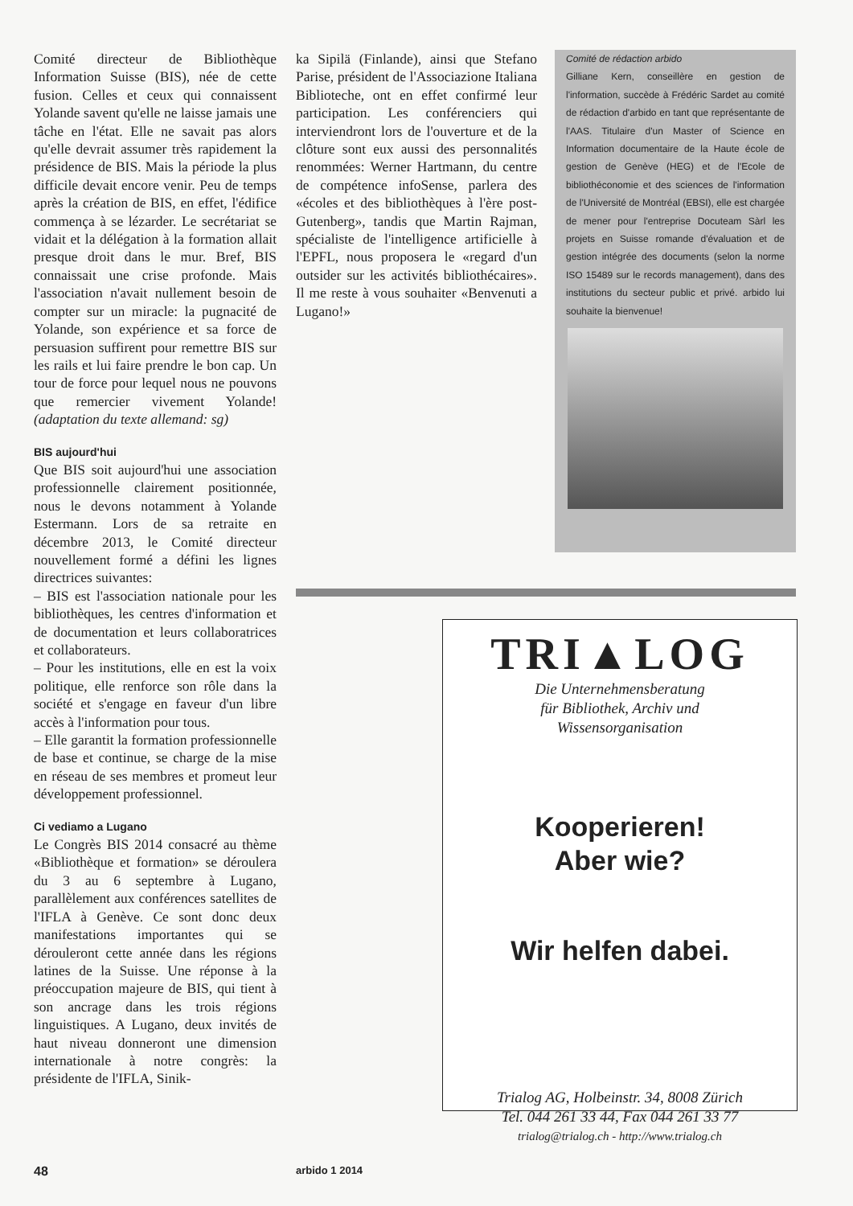Comité directeur de Bibliothèque Information Suisse (BIS), née de cette fusion. Celles et ceux qui connaissent Yolande savent qu'elle ne laisse jamais une tâche en l'état. Elle ne savait pas alors qu'elle devrait assumer très rapidement la présidence de BIS. Mais la période la plus difficile devait encore venir. Peu de temps après la création de BIS, en effet, l'édifice commença à se lézarder. Le secrétariat se vidait et la délégation à la formation allait presque droit dans le mur. Bref, BIS connaissait une crise profonde. Mais l'association n'avait nullement besoin de compter sur un miracle: la pugnacité de Yolande, son expérience et sa force de persuasion suffirent pour remettre BIS sur les rails et lui faire prendre le bon cap. Un tour de force pour lequel nous ne pouvons que remercier vivement Yolande! (adaptation du texte allemand: sg)
BIS aujourd'hui
Que BIS soit aujourd'hui une association professionnelle clairement positionnée, nous le devons notamment à Yolande Estermann. Lors de sa retraite en décembre 2013, le Comité directeur nouvellement formé a défini les lignes directrices suivantes:
– BIS est l'association nationale pour les bibliothèques, les centres d'information et de documentation et leurs collaboratrices et collaborateurs.
– Pour les institutions, elle en est la voix politique, elle renforce son rôle dans la société et s'engage en faveur d'un libre accès à l'information pour tous.
– Elle garantit la formation professionnelle de base et continue, se charge de la mise en réseau de ses membres et promeut leur développement professionnel.
Ci vediamo a Lugano
Le Congrès BIS 2014 consacré au thème «Bibliothèque et formation» se déroulera du 3 au 6 septembre à Lugano, parallèlement aux conférences satellites de l'IFLA à Genève. Ce sont donc deux manifestations importantes qui se dérouleront cette année dans les régions latines de la Suisse. Une réponse à la préoccupation majeure de BIS, qui tient à son ancrage dans les trois régions linguistiques. A Lugano, deux invités de haut niveau donneront une dimension internationale à notre congrès: la présidente de l'IFLA, Sinik-
ka Sipilä (Finlande), ainsi que Stefano Parise, président de l'Associazione Italiana Biblioteche, ont en effet confirmé leur participation. Les conférenciers qui interviendront lors de l'ouverture et de la clôture sont eux aussi des personnalités renommées: Werner Hartmann, du centre de compétence infoSense, parlera des «écoles et des bibliothèques à l'ère post-Gutenberg», tandis que Martin Rajman, spécialiste de l'intelligence artificielle à l'EPFL, nous proposera le «regard d'un outsider sur les activités bibliothécaires». Il me reste à vous souhaiter «Benvenuti a Lugano!»
Comité de rédaction arbido
Gilliane Kern, conseillère en gestion de l'information, succède à Frédéric Sardet au comité de rédaction d'arbido en tant que représentante de l'AAS. Titulaire d'un Master of Science en Information documentaire de la Haute école de gestion de Genève (HEG) et de l'Ecole de bibliothéconomie et des sciences de l'information de l'Université de Montréal (EBSI), elle est chargée de mener pour l'entreprise Docuteam Sàrl les projets en Suisse romande d'évaluation et de gestion intégrée des documents (selon la norme ISO 15489 sur le records management), dans des institutions du secteur public et privé. arbido lui souhaite la bienvenue!
TRI▲LOG
Die Unternehmensberatung
für Bibliothek, Archiv und
Wissensorganisation
Kooperieren!
Aber wie?
Wir helfen dabei.
Trialog AG, Holbeinstr. 34, 8008 Zürich
Tel. 044 261 33 44, Fax 044 261 33 77
trialog@trialog.ch - http://www.trialog.ch
48 arbido 1 2014